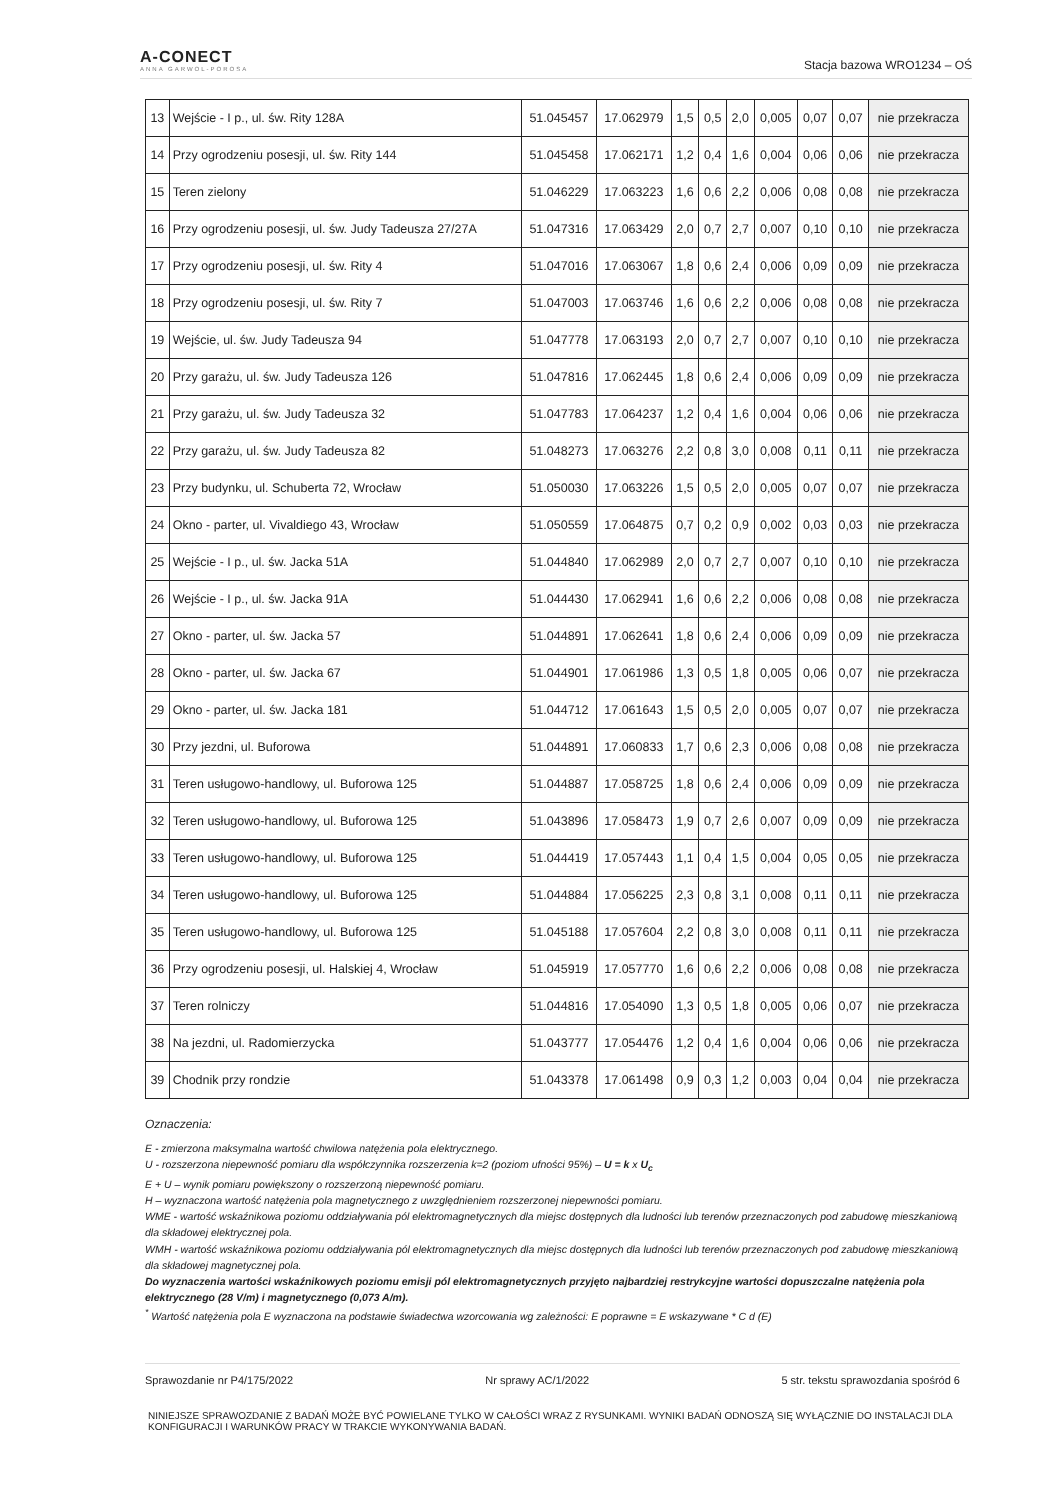A-CONECT
ANNA GARWOL-POROSA
Stacja bazowa WRO1234 – OŚ
| 13 | Wejście - I p., ul. św. Rity 128A | 51.045457 | 17.062979 | 1,5 | 0,5 | 2,0 | 0,005 | 0,07 | 0,07 | nie przekracza |
| 14 | Przy ogrodzeniu posesji, ul. św. Rity 144 | 51.045458 | 17.062171 | 1,2 | 0,4 | 1,6 | 0,004 | 0,06 | 0,06 | nie przekracza |
| 15 | Teren zielony | 51.046229 | 17.063223 | 1,6 | 0,6 | 2,2 | 0,006 | 0,08 | 0,08 | nie przekracza |
| 16 | Przy ogrodzeniu posesji, ul. św. Judy Tadeusza 27/27A | 51.047316 | 17.063429 | 2,0 | 0,7 | 2,7 | 0,007 | 0,10 | 0,10 | nie przekracza |
| 17 | Przy ogrodzeniu posesji, ul. św. Rity 4 | 51.047016 | 17.063067 | 1,8 | 0,6 | 2,4 | 0,006 | 0,09 | 0,09 | nie przekracza |
| 18 | Przy ogrodzeniu posesji, ul. św. Rity 7 | 51.047003 | 17.063746 | 1,6 | 0,6 | 2,2 | 0,006 | 0,08 | 0,08 | nie przekracza |
| 19 | Wejście, ul. św. Judy Tadeusza 94 | 51.047778 | 17.063193 | 2,0 | 0,7 | 2,7 | 0,007 | 0,10 | 0,10 | nie przekracza |
| 20 | Przy garażu, ul. św. Judy Tadeusza 126 | 51.047816 | 17.062445 | 1,8 | 0,6 | 2,4 | 0,006 | 0,09 | 0,09 | nie przekracza |
| 21 | Przy garażu, ul. św. Judy Tadeusza 32 | 51.047783 | 17.064237 | 1,2 | 0,4 | 1,6 | 0,004 | 0,06 | 0,06 | nie przekracza |
| 22 | Przy garażu, ul. św. Judy Tadeusza 82 | 51.048273 | 17.063276 | 2,2 | 0,8 | 3,0 | 0,008 | 0,11 | 0,11 | nie przekracza |
| 23 | Przy budynku, ul. Schuberta 72, Wrocław | 51.050030 | 17.063226 | 1,5 | 0,5 | 2,0 | 0,005 | 0,07 | 0,07 | nie przekracza |
| 24 | Okno - parter, ul. Vivaldiego 43, Wrocław | 51.050559 | 17.064875 | 0,7 | 0,2 | 0,9 | 0,002 | 0,03 | 0,03 | nie przekracza |
| 25 | Wejście - I p., ul. św. Jacka 51A | 51.044840 | 17.062989 | 2,0 | 0,7 | 2,7 | 0,007 | 0,10 | 0,10 | nie przekracza |
| 26 | Wejście - I p., ul. św. Jacka 91A | 51.044430 | 17.062941 | 1,6 | 0,6 | 2,2 | 0,006 | 0,08 | 0,08 | nie przekracza |
| 27 | Okno - parter, ul. św. Jacka 57 | 51.044891 | 17.062641 | 1,8 | 0,6 | 2,4 | 0,006 | 0,09 | 0,09 | nie przekracza |
| 28 | Okno - parter, ul. św. Jacka 67 | 51.044901 | 17.061986 | 1,3 | 0,5 | 1,8 | 0,005 | 0,06 | 0,07 | nie przekracza |
| 29 | Okno - parter, ul. św. Jacka 181 | 51.044712 | 17.061643 | 1,5 | 0,5 | 2,0 | 0,005 | 0,07 | 0,07 | nie przekracza |
| 30 | Przy jezdni, ul. Buforowa | 51.044891 | 17.060833 | 1,7 | 0,6 | 2,3 | 0,006 | 0,08 | 0,08 | nie przekracza |
| 31 | Teren usługowo-handlowy, ul. Buforowa 125 | 51.044887 | 17.058725 | 1,8 | 0,6 | 2,4 | 0,006 | 0,09 | 0,09 | nie przekracza |
| 32 | Teren usługowo-handlowy, ul. Buforowa 125 | 51.043896 | 17.058473 | 1,9 | 0,7 | 2,6 | 0,007 | 0,09 | 0,09 | nie przekracza |
| 33 | Teren usługowo-handlowy, ul. Buforowa 125 | 51.044419 | 17.057443 | 1,1 | 0,4 | 1,5 | 0,004 | 0,05 | 0,05 | nie przekracza |
| 34 | Teren usługowo-handlowy, ul. Buforowa 125 | 51.044884 | 17.056225 | 2,3 | 0,8 | 3,1 | 0,008 | 0,11 | 0,11 | nie przekracza |
| 35 | Teren usługowo-handlowy, ul. Buforowa 125 | 51.045188 | 17.057604 | 2,2 | 0,8 | 3,0 | 0,008 | 0,11 | 0,11 | nie przekracza |
| 36 | Przy ogrodzeniu posesji, ul. Halskiej 4, Wrocław | 51.045919 | 17.057770 | 1,6 | 0,6 | 2,2 | 0,006 | 0,08 | 0,08 | nie przekracza |
| 37 | Teren rolniczy | 51.044816 | 17.054090 | 1,3 | 0,5 | 1,8 | 0,005 | 0,06 | 0,07 | nie przekracza |
| 38 | Na jezdni, ul. Radomierzycka | 51.043777 | 17.054476 | 1,2 | 0,4 | 1,6 | 0,004 | 0,06 | 0,06 | nie przekracza |
| 39 | Chodnik przy rondzie | 51.043378 | 17.061498 | 0,9 | 0,3 | 1,2 | 0,003 | 0,04 | 0,04 | nie przekracza |
Oznaczenia:
E - zmierzona maksymalna wartość chwilowa natężenia pola elektrycznego.
U - rozszerzona niepewność pomiaru dla współczynnika rozszerzenia k=2 (poziom ufności 95%) – U = k x U<sub>c</sub>
E + U – wynik pomiaru powiększony o rozszerzoną niepewność pomiaru.
H – wyznaczona wartość natężenia pola magnetycznego z uwzględnieniem rozszerzonej niepewności pomiaru.
WME - wartość wskaźnikowa poziomu oddziaływania pól elektromagnetycznych dla miejsc dostępnych dla ludności lub terenów przeznaczonych pod zabudowę mieszkaniową dla składowej elektrycznej pola.
WMH - wartość wskaźnikowa poziomu oddziaływania pól elektromagnetycznych dla miejsc dostępnych dla ludności lub terenów przeznaczonych pod zabudowę mieszkaniową dla składowej magnetycznej pola.
Do wyznaczenia wartości wskaźnikowych poziomu emisji pól elektromagnetycznych przyjęto najbardziej restrykcyjne wartości dopuszczalne natężenia pola elektrycznego (28 V/m) i magnetycznego (0,073 A/m).
<sup>*</sup> Wartość natężenia pola E wyznaczona na podstawie świadectwa wzorcowania wg zależności: E poprawne = E wskazywane * C d (E)
Sprawozdanie nr P4/175/2022 Nr sprawy AC/1/2022 5 str. tekstu sprawozdania spośród 6
NINIEJSZE SPRAWOZDANIE Z BADAŃ MOŻE BYĆ POWIELANE TYLKO W CAŁOŚCI WRAZ Z RYSUNKAMI. WYNIKI BADAŃ ODNOSZĄ SIĘ WYŁĄCZNIE DO INSTALACJI DLA KONFIGURACJI I WARUNKÓW PRACY W TRAKCIE WYKONYWANIA BADAŃ.